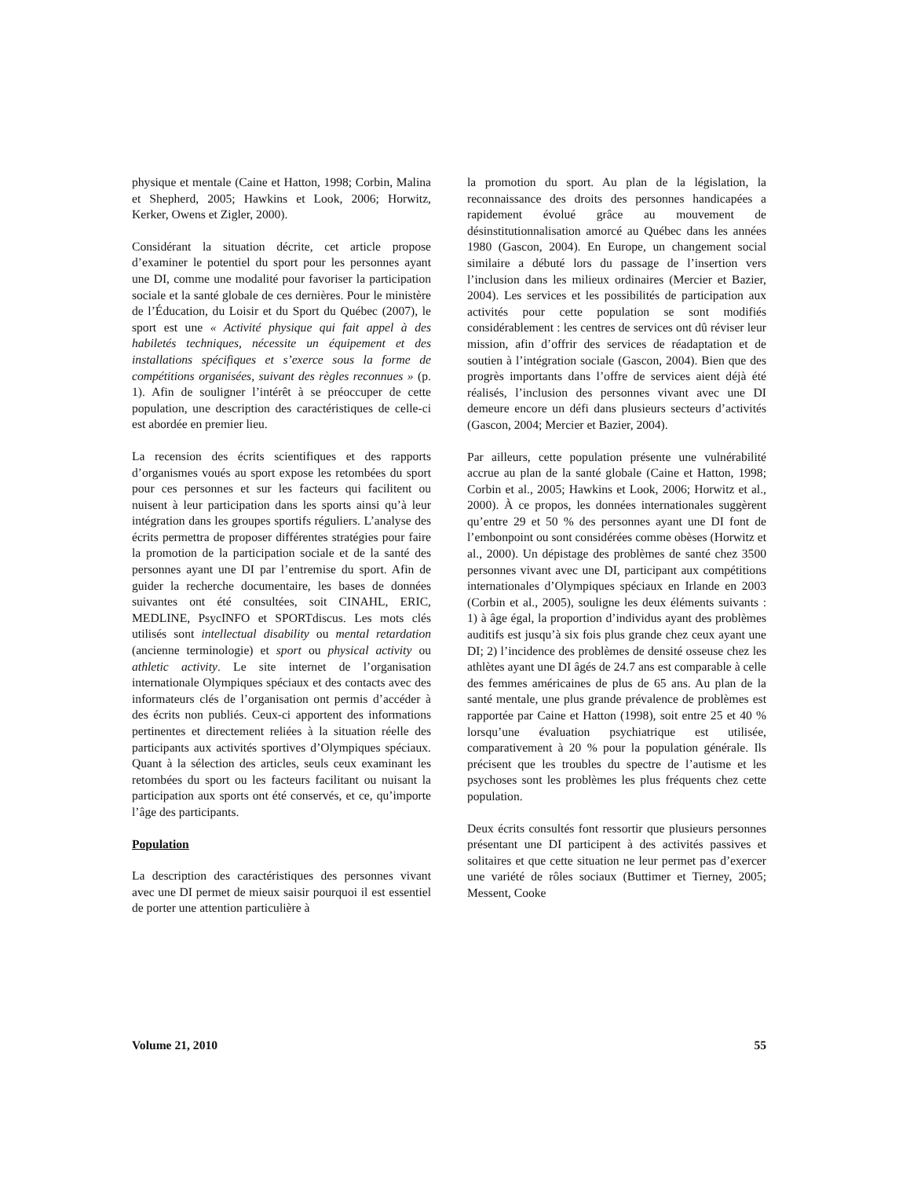physique et mentale (Caine et Hatton, 1998; Corbin, Malina et Shepherd, 2005; Hawkins et Look, 2006; Horwitz, Kerker, Owens et Zigler, 2000).
Considérant la situation décrite, cet article propose d’examiner le potentiel du sport pour les personnes ayant une DI, comme une modalité pour favoriser la participation sociale et la santé globale de ces dernières. Pour le ministère de l’Éducation, du Loisir et du Sport du Québec (2007), le sport est une « Activité physique qui fait appel à des habiletés techniques, nécessite un équipement et des installations spécifiques et s’exerce sous la forme de compétitions organisées, suivant des règles reconnues » (p. 1). Afin de souligner l’intérêt à se préoccuper de cette population, une description des caractéristiques de celle-ci est abordée en premier lieu.
La recension des écrits scientifiques et des rapports d’organismes voués au sport expose les retombées du sport pour ces personnes et sur les facteurs qui facilitent ou nuisent à leur participation dans les sports ainsi qu’à leur intégration dans les groupes sportifs réguliers. L’analyse des écrits permettra de proposer différentes stratégies pour faire la promotion de la participation sociale et de la santé des personnes ayant une DI par l’entremise du sport. Afin de guider la recherche documentaire, les bases de données suivantes ont été consultées, soit CINAHL, ERIC, MEDLINE, PsycINFO et SPORTdiscus. Les mots clés utilisés sont intellectual disability ou mental retardation (ancienne terminologie) et sport ou physical activity ou athletic activity. Le site internet de l’organisation internationale Olympiques spéciaux et des contacts avec des informateurs clés de l’organisation ont permis d’accéder à des écrits non publiés. Ceux-ci apportent des informations pertinentes et directement reliées à la situation réelle des participants aux activités sportives d’Olympiques spéciaux. Quant à la sélection des articles, seuls ceux examinant les retombées du sport ou les facteurs facilitant ou nuisant la participation aux sports ont été conservés, et ce, qu’importe l’âge des participants.
Population
La description des caractéristiques des personnes vivant avec une DI permet de mieux saisir pourquoi il est essentiel de porter une attention particulière à
la promotion du sport. Au plan de la législation, la reconnaissance des droits des personnes handicapées a rapidement évolué grâce au mouvement de désinstitutionnalisation amorcé au Québec dans les années 1980 (Gascon, 2004). En Europe, un changement social similaire a débuté lors du passage de l’insertion vers l’inclusion dans les milieux ordinaires (Mercier et Bazier, 2004). Les services et les possibilités de participation aux activités pour cette population se sont modifiés considérablement : les centres de services ont dû réviser leur mission, afin d’offrir des services de réadaptation et de soutien à l’intégration sociale (Gascon, 2004). Bien que des progrès importants dans l’offre de services aient déjà été réalisés, l’inclusion des personnes vivant avec une DI demeure encore un défi dans plusieurs secteurs d’activités (Gascon, 2004; Mercier et Bazier, 2004).
Par ailleurs, cette population présente une vulnérabilité accrue au plan de la santé globale (Caine et Hatton, 1998; Corbin et al., 2005; Hawkins et Look, 2006; Horwitz et al., 2000). À ce propos, les données internationales suggèrent qu’entre 29 et 50 % des personnes ayant une DI font de l’embonpoint ou sont considérées comme obèses (Horwitz et al., 2000). Un dépistage des problèmes de santé chez 3500 personnes vivant avec une DI, participant aux compétitions internationales d’Olympiques spéciaux en Irlande en 2003 (Corbin et al., 2005), souligne les deux éléments suivants : 1) à âge égal, la proportion d’individus ayant des problèmes auditifs est jusqu’à six fois plus grande chez ceux ayant une DI; 2) l’incidence des problèmes de densité osseuse chez les athlètes ayant une DI âgés de 24.7 ans est comparable à celle des femmes américaines de plus de 65 ans. Au plan de la santé mentale, une plus grande prévalence de problèmes est rapportée par Caine et Hatton (1998), soit entre 25 et 40 % lorsqu’une évaluation psychiatrique est utilisée, comparativement à 20 % pour la population générale. Ils précisent que les troubles du spectre de l’autisme et les psychoses sont les problèmes les plus fréquents chez cette population.
Deux écrits consultés font ressortir que plusieurs personnes présentant une DI participent à des activités passives et solitaires et que cette situation ne leur permet pas d’exercer une variété de rôles sociaux (Buttimer et Tierney, 2005; Messent, Cooke
Volume 21, 2010 55